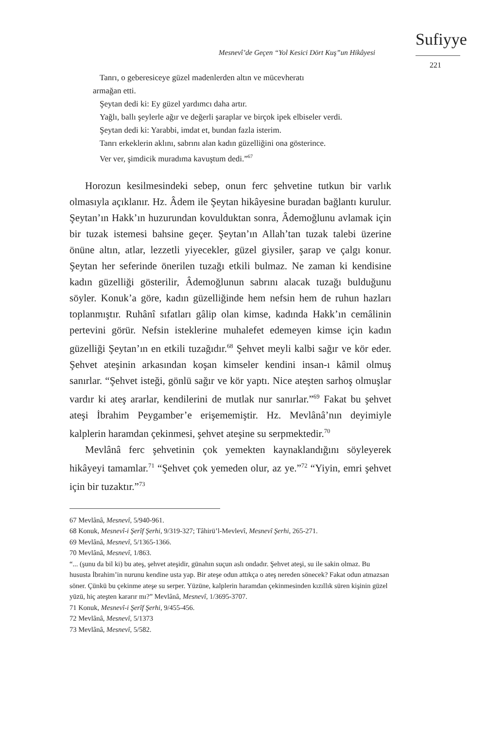Mesnevî’de Geçen “Yol Kesici Dört Kuş”un Hikâyesi
Sufiyye
221
Tanrı, o geberesiceye güzel madenlerden altın ve mücevheratı
armağan etti.
Şeytan dedi ki: Ey güzel yardımcı daha artır.
Yağlı, ballı şeylerle ağır ve değerli şaraplar ve birçok ipek elbiseler verdi.
Şeytan dedi ki: Yarabbi, imdat et, bundan fazla isterim.
Tanrı erkeklerin aklını, sabrını alan kadın güzelliğini ona gösterince.
Ver ver, şimdicik muradıma kavuştum dedi.”<sup>67</sup>
Horozun kesilmesindeki sebep, onun ferc şehvetine tutkun bir varlık olmasıyla açıklanır. Hz. Âdem ile Şeytan hikâyesine buradan bağlantı kurulur. Şeytan’ın Hakk’ın huzurundan kovulduktan sonra, Âdemoğlunu avlamak için bir tuzak istemesi bahsine geçer. Şeytan’ın Allah’tan tuzak talebi üzerine önüne altın, atlar, lezzetli yiyecekler, güzel giysiler, şarap ve çalgı konur. Şeytan her seferinde önerilen tuzağı etkili bulmaz. Ne zaman ki kendisine kadın güzelliği gösterilir, Âdemoğlunun sabrını alacak tuzağı bulduğunu söyler. Konuk’a göre, kadın güzelliğinde hem nefsin hem de ruhun hazları toplanmıştır. Ruhânî sıfatları gâlip olan kimse, kadında Hakk’ın cemâlinin pertevini görür. Nefsin isteklerine muhalefet edemeyen kimse için kadın güzelliği Şeytan’ın en etkili tuzağıdır.<sup>68</sup> Şehvet meyli kalbi sağır ve kör eder. Şehvet ateşinin arkasından koşan kimseler kendini insan-ı kâmil olmuş sanırlar. “Şehvet isteği, gönlü sağır ve kör yaptı. Nice ateşten sarhoş olmuşlar vardır ki ateş ararlar, kendilerini de mutlak nur sanırlar.”<sup>69</sup> Fakat bu şehvet ateşi İbrahim Peygamber’e erişememiştir. Hz. Mevlânâ’nın deyimiyle kalplerin haramdan çekinmesi, şehvet ateşine su serpmektedir.<sup>70</sup>
Mevlânâ ferc şehvetinin çok yemekten kaynaklandığını söyleyerek hikâyeyi tamamlar.<sup>71</sup> “Şehvet çok yemeden olur, az ye.”<sup>72</sup> “Yiyin, emri şehvet için bir tuzaktır.”<sup>73</sup>
67 Mevlânâ, Mesnevî, 5/940-961.
68 Konuk, Mesnevî-i Şerîf Şerhi, 9/319-327; Tâhirü’l-Mevlevî, Mesnevî Şerhi, 265-271.
69 Mevlânâ, Mesnevî, 5/1365-1366.
70 Mevlânâ, Mesnevî, 1/863.
“... (şunu da bil ki) bu ateş, şehvet ateşidir, günahın suçun aslı ondadır. Şehvet ateşi, su ile sakin olmaz. Bu hususta İbrahim’in nurunu kendine usta yap. Bir ateşe odun attıkça o ateş nereden sönecek? Fakat odun atmazsan söner. Çünkü bu çekinme ateşe su serper. Yüzüne, kalplerin haramdan çekinmesinden kızıllık süren kişinin güzel yüzü, hiç ateşten kararır mı?” Mevlânâ, Mesnevî, 1/3695-3707.
71 Konuk, Mesnevî-i Şerîf Şerhi, 9/455-456.
72 Mevlânâ, Mesnevî, 5/1373
73 Mevlânâ, Mesnevî, 5/582.